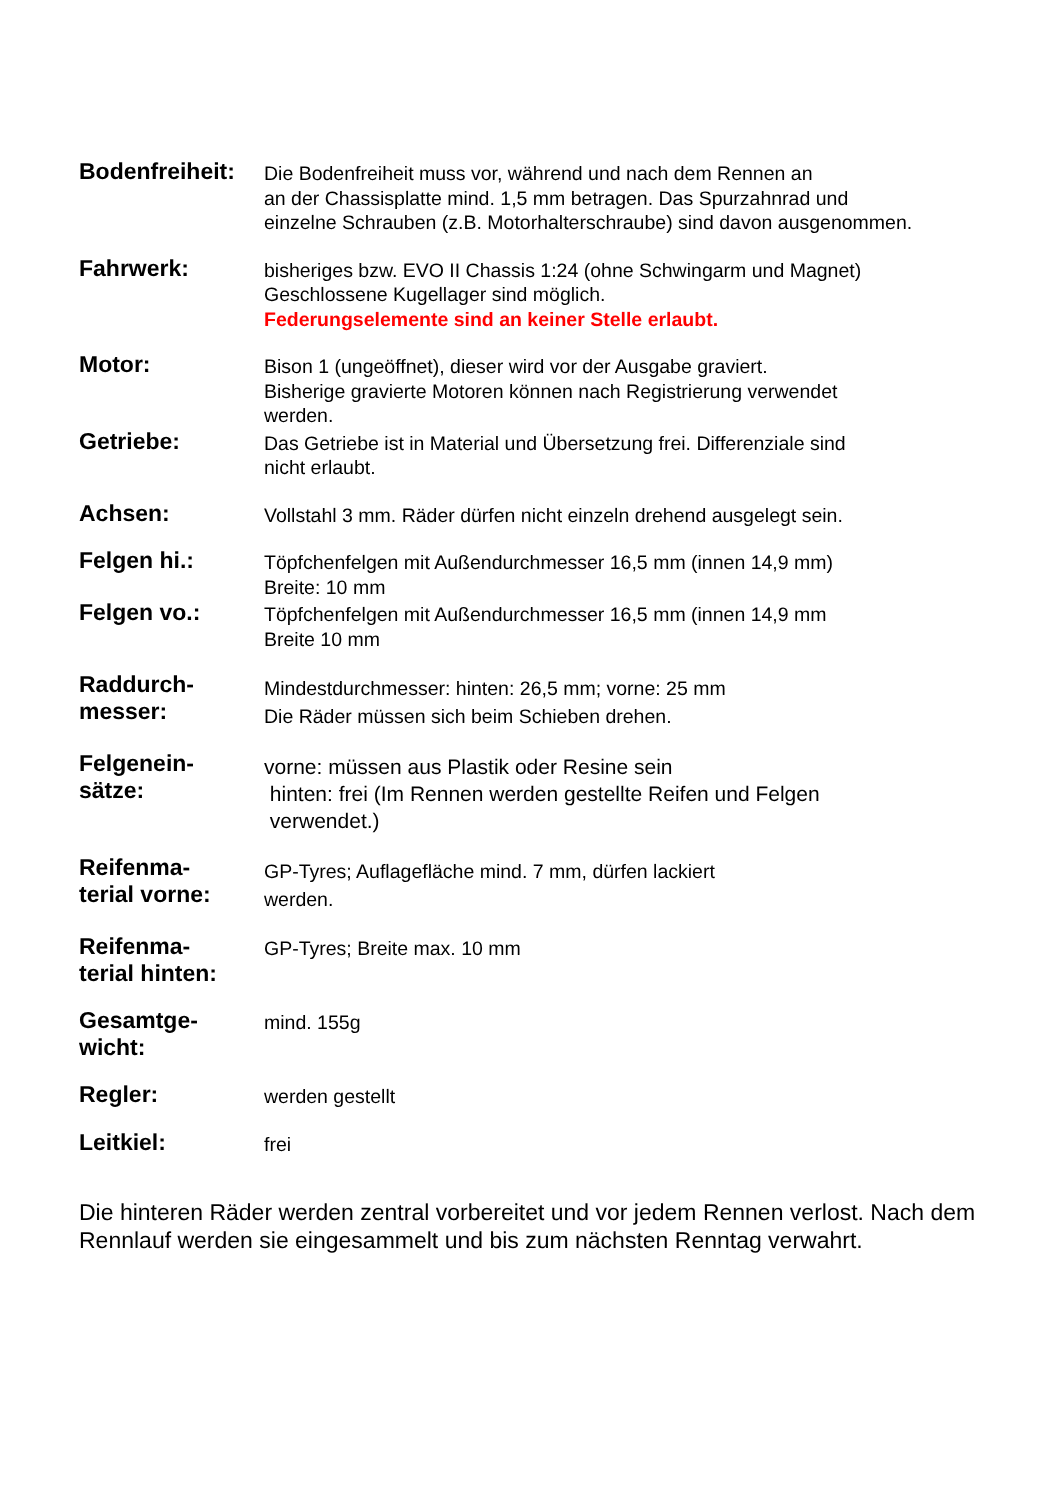Bodenfreiheit:
Die Bodenfreiheit muss vor, während und nach dem Rennen an
an der Chassisplatte mind. 1,5 mm betragen. Das Spurzahnrad und
einzelne Schrauben (z.B. Motorhalterschraube) sind davon ausgenommen.
Fahrwerk:
bisheriges bzw. EVO II Chassis 1:24 (ohne Schwingarm und Magnet)
Geschlossene Kugellager sind möglich.
Federungselemente sind an keiner Stelle erlaubt.
Motor:
Bison 1 (ungeöffnet), dieser wird vor der Ausgabe graviert.
Bisherige gravierte Motoren können nach Registrierung verwendet
werden.
Getriebe:
Das Getriebe ist in Material und Übersetzung frei. Differenziale sind
nicht erlaubt.
Achsen:
Vollstahl 3 mm. Räder dürfen nicht einzeln drehend ausgelegt sein.
Felgen hi.:
Töpfchenfelgen mit Außendurchmesser 16,5 mm (innen 14,9 mm)
Breite: 10 mm
Felgen vo.:
Töpfchenfelgen mit Außendurchmesser 16,5 mm (innen 14,9 mm
Breite 10 mm
Raddurch-
messer:
Mindestdurchmesser: hinten: 26,5 mm; vorne: 25 mm
Die Räder müssen sich beim Schieben drehen.
Felgenein-
sätze:
vorne: müssen aus Plastik oder Resine sein
hinten: frei (Im Rennen werden gestellte Reifen und Felgen
verwendet.)
Reifenma-
terial vorne:
GP-Tyres; Auflagefläche mind. 7 mm, dürfen lackiert
werden.
Reifenma-
terial hinten:
GP-Tyres; Breite max. 10 mm
Gesamtge-
wicht:
mind. 155g
Regler:
werden gestellt
Leitkiel:
frei
Die hinteren Räder werden zentral vorbereitet und vor jedem Rennen verlost. Nach dem Rennlauf werden sie eingesammelt und bis zum nächsten Renntag verwahrt.